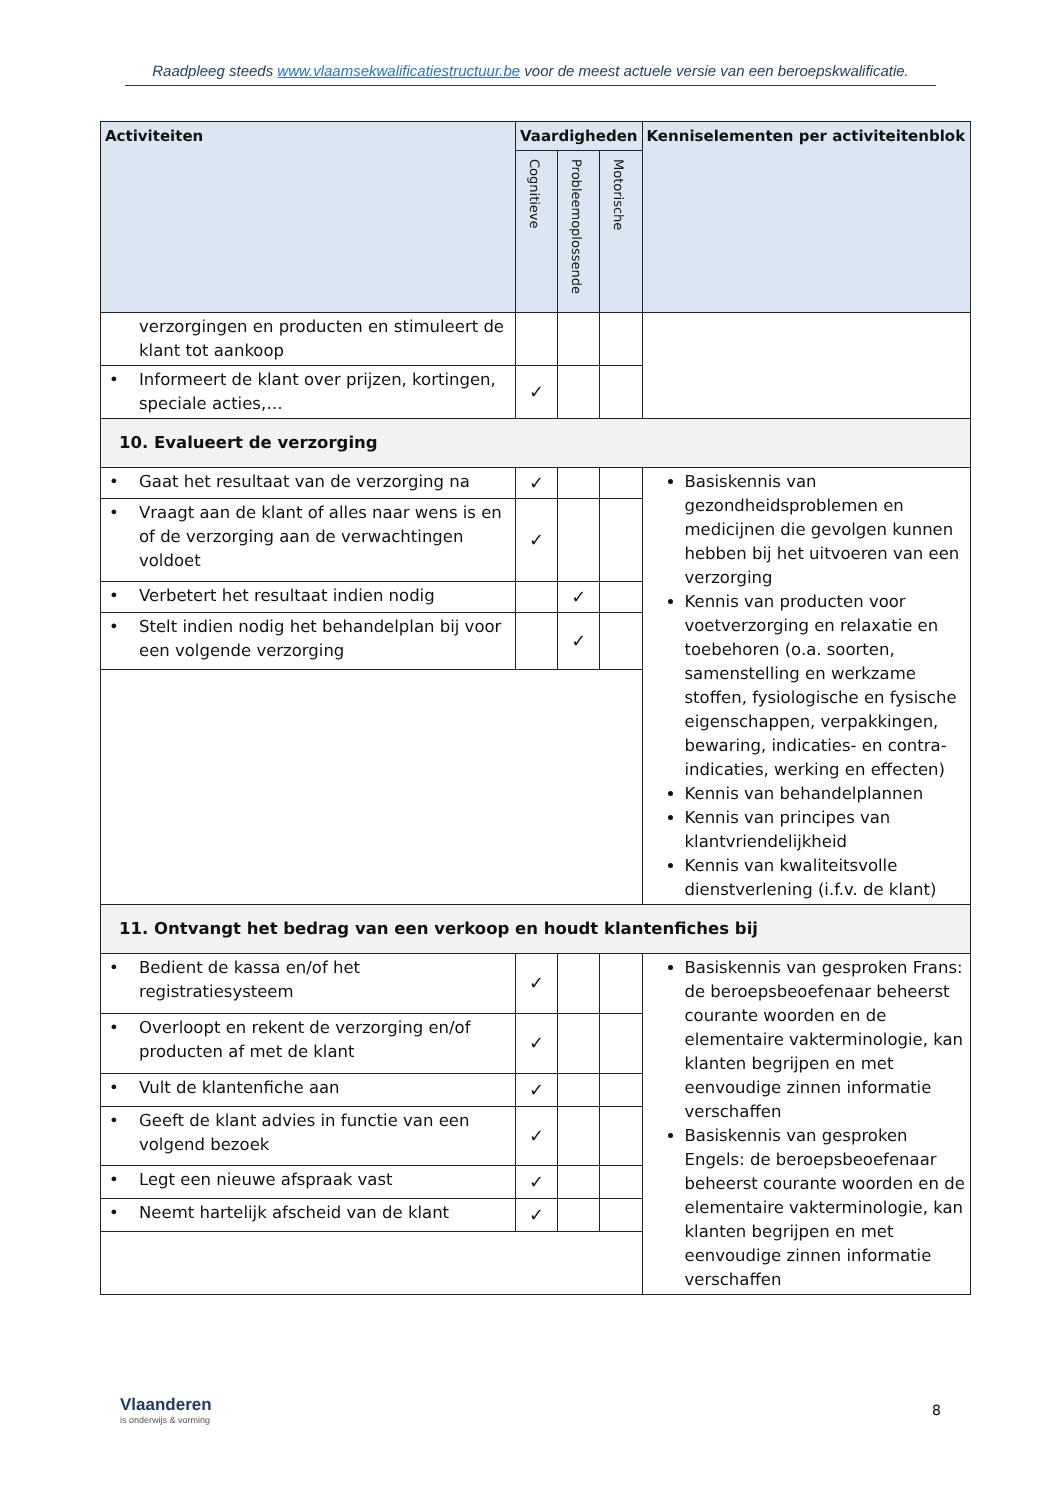Raadpleeg steeds www.vlaamsekwalificatiestructuur.be voor de meest actuele versie van een beroepskwalificatie.
| Activiteiten | Vaardigheden | | | Kenniselementen per activiteitenblok |
| --- | --- | --- | --- | --- |
| | Cognitieve | Probleemoplossende | Motorische | |
| verzorgingen en producten en stimuleert de klant tot aankoop | | | | |
| • Informeert de klant over prijzen, kortingen, speciale acties,… | ✓ | | | |
| 10. Evalueert de verzorging | | | | |
| • Gaat het resultaat van de verzorging na | ✓ | | | Basiskennis van gezondheidsproblemen en medicijnen die gevolgen kunnen hebben bij het uitvoeren van een verzorging Kennis van producten voor voetverzorging en relaxatie en toebehoren (o.a. soorten, samenstelling en werkzame stoffen, fysiologische en fysische eigenschappen, verpakkingen, bewaring, indicaties- en contra-indicaties, werking en effecten) Kennis van behandelplannen Kennis van principes van klantvriendelijkheid Kennis van kwaliteitsvolle dienstverlening (i.f.v. de klant) |
| • Vraagt aan de klant of alles naar wens is en of de verzorging aan de verwachtingen voldoet | ✓ | | | |
| • Verbetert het resultaat indien nodig | | ✓ | | |
| • Stelt indien nodig het behandelplan bij voor een volgende verzorging | | ✓ | | |
| 11. Ontvangt het bedrag van een verkoop en houdt klantenfiches bij | | | | |
| • Bedient de kassa en/of het registratiesysteem | ✓ | | | Basiskennis van gesproken Frans: de beroepsbeoefenaar beheerst courante woorden en de elementaire vakterminologie, kan klanten begrijpen en met eenvoudige zinnen informatie verschaffen Basiskennis van gesproken Engels: de beroepsbeoefenaar beheerst courante woorden en de elementaire vakterminologie, kan klanten begrijpen en met eenvoudige zinnen informatie verschaffen |
| • Overloopt en rekent de verzorging en/of producten af met de klant | ✓ | | | |
| • Vult de klantenfiche aan | ✓ | | | |
| • Geeft de klant advies in functie van een volgend bezoek | ✓ | | | |
| • Legt een nieuwe afspraak vast | ✓ | | | |
| • Neemt hartelijk afscheid van de klant | ✓ | | | |
Vlaanderen
is onderwijs & vorming
8